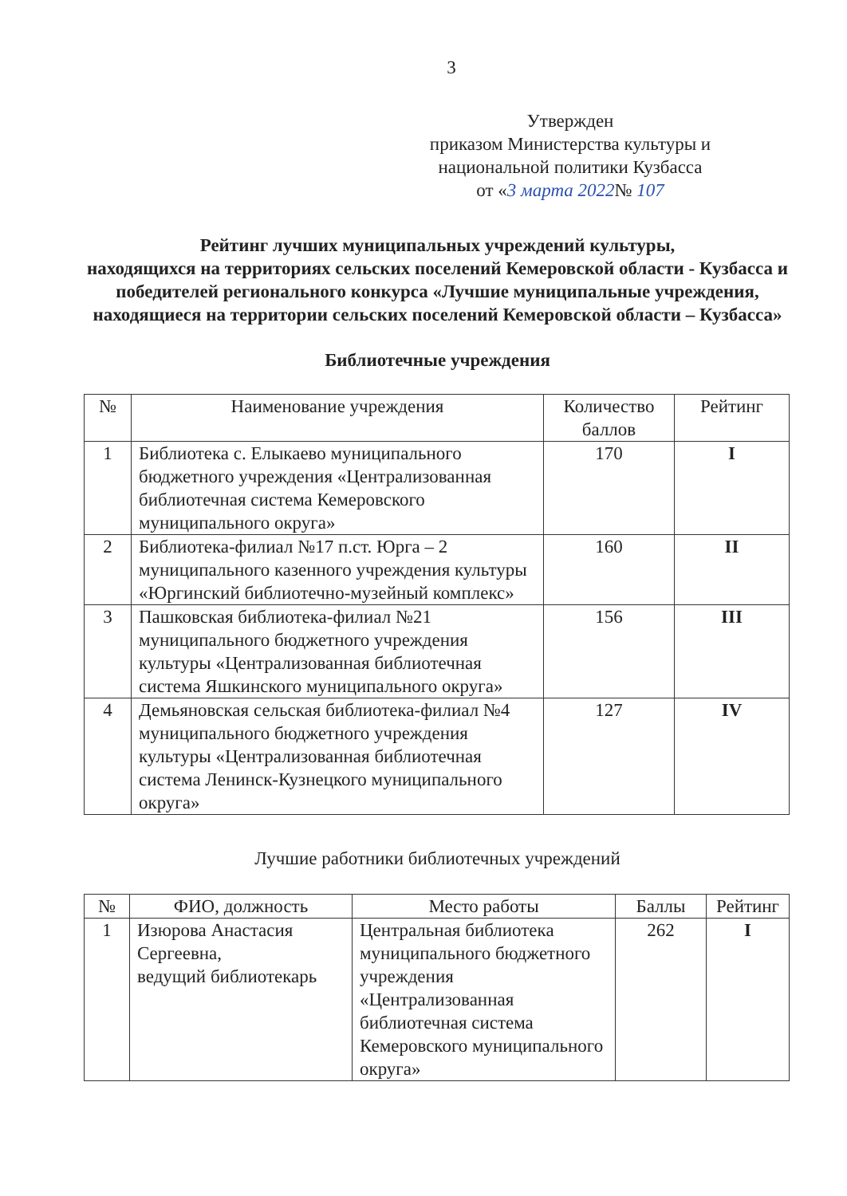3
Утвержден
приказом Министерства культуры и
национальной политики Кузбасса
от «3 марта 2022№ 107
Рейтинг лучших муниципальных учреждений культуры,
находящихся на территориях сельских поселений Кемеровской области - Кузбасса и победителей регионального конкурса «Лучшие муниципальные учреждения, находящиеся на территории сельских поселений Кемеровской области – Кузбасса»
Библиотечные учреждения
| № | Наименование учреждения | Количество баллов | Рейтинг |
| --- | --- | --- | --- |
| 1 | Библиотека с. Елыкаево муниципального бюджетного учреждения «Централизованная библиотечная система Кемеровского муниципального округа» | 170 | I |
| 2 | Библиотека-филиал №17 п.ст. Юрга – 2 муниципального казенного учреждения культуры «Юргинский библиотечно-музейный комплекс» | 160 | II |
| 3 | Пашковская библиотека-филиал №21 муниципального бюджетного учреждения культуры «Централизованная библиотечная система Яшкинского муниципального округа» | 156 | III |
| 4 | Демьяновская сельская библиотека-филиал №4 муниципального бюджетного учреждения культуры «Централизованная библиотечная система Ленинск-Кузнецкого муниципального округа» | 127 | IV |
Лучшие работники библиотечных учреждений
| № | ФИО, должность | Место работы | Баллы | Рейтинг |
| --- | --- | --- | --- | --- |
| 1 | Изюрова Анастасия Сергеевна, ведущий библиотекарь | Центральная библиотека муниципального бюджетного учреждения «Централизованная библиотечная система Кемеровского муниципального округа» | 262 | I |